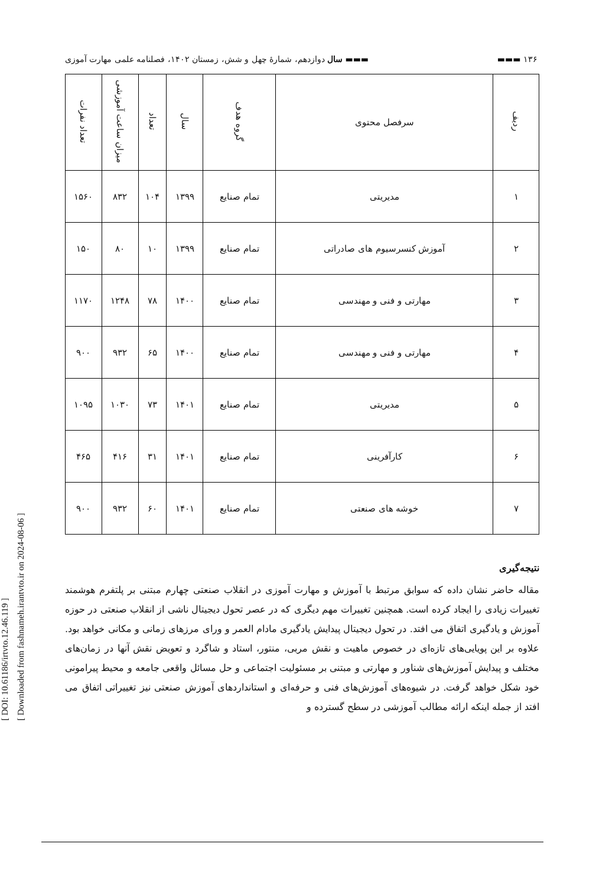[ DOI: 10.61186/irtvto.12.46.119 ]
[ Downloaded from fashnameh.irantvto.ir on 2024-08-06 ]
۱۳۶ ▬▬▬ ▬▬▬ سال دوازدهم، شمارۀ چهل و شش، زمستان ۱۴۰۲، فصلنامه علمی مهارت آموزی
| ردیف | سرفصل محتوی | گروه هدف | سال | تعداد | میزان ساعت آموزشی | تعداد نفرات |
| --- | --- | --- | --- | --- | --- | --- |
| ۱ | مدیریتی | تمام صنایع | ۱۳۹۹ | ۱۰۴ | ۸۳۲ | ۱۵۶۰ |
| ۲ | آموزش کنسرسیوم های صادراتی | تمام صنایع | ۱۳۹۹ | ۱۰ | ۸۰ | ۱۵۰ |
| ۳ | مهارتی و فنی و مهندسی | تمام صنایع | ۱۴۰۰ | ۷۸ | ۱۲۴۸ | ۱۱۷۰ |
| ۴ | مهارتی و فنی و مهندسی | تمام صنایع | ۱۴۰۰ | ۶۵ | ۹۳۲ | ۹۰۰ |
| ۵ | مدیریتی | تمام صنایع | ۱۴۰۱ | ۷۳ | ۱۰۳۰ | ۱۰۹۵ |
| ۶ | کارآفرینی | تمام صنایع | ۱۴۰۱ | ۳۱ | ۴۱۶ | ۴۶۵ |
| ۷ | خوشه های صنعتی | تمام صنایع | ۱۴۰۱ | ۶۰ | ۹۳۲ | ۹۰۰ |
نتیجه‌گیری
مقاله حاضر نشان داده که سوابق مرتبط با آموزش و مهارت آموزی در انقلاب صنعتی چهارم مبتنی بر پلتفرم هوشمند تغییرات زیادی را ایجاد کرده است. همچنین تغییرات مهم دیگری که در عصر تحول دیجیتال ناشی از انقلاب صنعتی در حوزه آموزش و یادگیری اتفاق می افتد. در تحول دیجیتال پیدایش یادگیری مادام العمر و ورای مرزهای زمانی و مکانی خواهد بود. علاوه بر این پویایی‌های تازه‌ای در خصوص ماهیت و نقش مربی، منتور، استاد و شاگرد و تعویض نقش آنها در زمان‌های مختلف و پیدایش آموزش‌های شناور و مهارتی و مبتنی بر مسئولیت اجتماعی و حل مسائل واقعی جامعه و محیط پیرامونی خود شکل خواهد گرفت. در شیوه‌های آموزش‌های فنی و حرفه‌ای و استانداردهای آموزش صنعتی نیز تغییراتی اتفاق می افتد از جمله اینکه ارائه مطالب آموزشی در سطح گسترده و